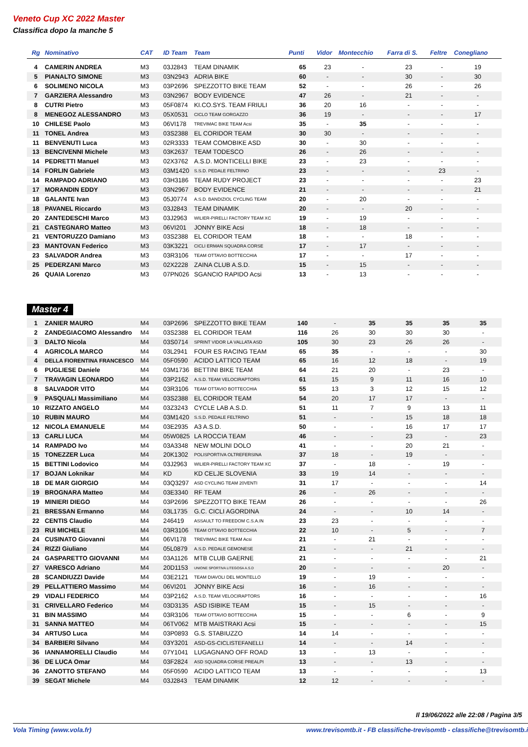Veneto Cup XC 2022 Master
Classifica dopo la manche 5
| Rg | Nominativo | CAT | ID Team | Team | Punti | Vidor | Montecchio | Farra di S. | Feltre | Conegliano |
| --- | --- | --- | --- | --- | --- | --- | --- | --- | --- | --- |
| 4 | CAMERIN ANDREA | M3 | 03J2843 | TEAM DINAMIK | 65 | 23 | - | 23 | - | 19 |
| 5 | PIANALTO SIMONE | M3 | 03N2943 | ADRIA BIKE | 60 | - | - | 30 | - | 30 |
| 6 | SOLIMENO NICOLA | M3 | 03P2696 | SPEZZOTTO BIKE TEAM | 52 | - | - | 26 | - | 26 |
| 7 | GARZIERA Alessandro | M3 | 03N2967 | BODY EVIDENCE | 47 | 26 | - | 21 | - | - |
| 8 | CUTRI Pietro | M3 | 05F0874 | KI.CO.SYS. TEAM FRIULI | 36 | 20 | 16 | - | - | - |
| 8 | MENEGOZ ALESSANDRO | M3 | 05X0531 | CICLO TEAM GORGAZZO | 36 | 19 | - | - | - | 17 |
| 10 | CHILESE Paolo | M3 | 06VI178 | TREVIMAC BIKE TEAM Acsi | 35 | - | 35 | - | - | - |
| 11 | TONEL Andrea | M3 | 03S2388 | EL CORIDOR TEAM | 30 | 30 | - | - | - | - |
| 11 | BENVENUTI Luca | M3 | 02R3333 | TEAM COMOBIKE ASD | 30 | - | 30 | - | - | - |
| 13 | BENCIVENNI Michele | M3 | 03K2637 | TEAM TODESCO | 26 | - | 26 | - | - | - |
| 14 | PEDRETTI Manuel | M3 | 02X3762 | A.S.D. MONTICELLI BIKE | 23 | - | 23 | - | - | - |
| 14 | FORLIN Gabriele | M3 | 03M1420 | S.S.D. PEDALE FELTRINO | 23 | - | - | - | 23 | - |
| 14 | RAMPADO ADRIANO | M3 | 03H3186 | TEAM RUDY PROJECT | 23 | - | - | - | - | 23 |
| 17 | MORANDIN EDDY | M3 | 03N2967 | BODY EVIDENCE | 21 | - | - | - | - | 21 |
| 18 | GALANTE Ivan | M3 | 05J0774 | A.S.D. BANDIZIOL CYCLING TEAM | 20 | - | 20 | - | - | - |
| 18 | PAVANEL Riccardo | M3 | 03J2843 | TEAM DINAMIK | 20 | - | - | 20 | - | - |
| 20 | ZANTEDESCHI Marco | M3 | 03J2963 | WILIER-PIRELLI FACTORY TEAM XC | 19 | - | 19 | - | - | - |
| 21 | CASTEGNARO Matteo | M3 | 06VI201 | JONNY BIKE Acsi | 18 | - | 18 | - | - | - |
| 21 | VENTORUZZO Damiano | M3 | 03S2388 | EL CORIDOR TEAM | 18 | - | - | 18 | - | - |
| 23 | MANTOVAN Federico | M3 | 03K3221 | CICLI ERMAN SQUADRA CORSE | 17 | - | 17 | - | - | - |
| 23 | SALVADOR Andrea | M3 | 03R3106 | TEAM OTTAVIO BOTTECCHIA | 17 | - | - | 17 | - | - |
| 25 | PEDERZANI Marco | M3 | 02X2228 | ZAINA CLUB A.S.D. | 15 | - | 15 | - | - | - |
| 26 | QUAIA Lorenzo | M3 | 07PN026 | SGANCIO RAPIDO Acsi | 13 | - | 13 | - | - | - |
Master 4
| 1 | ZANIER MAURO | M4 | 03P2696 | SPEZZOTTO BIKE TEAM | 140 | - | 35 | 35 | 35 | 35 |
| 2 | ZANDEGIACOMO Alessandro | M4 | 03S2388 | EL CORIDOR TEAM | 116 | 26 | 30 | 30 | 30 | - |
| 3 | DALTO Nicola | M4 | 03S0714 | SPRINT VIDOR LA VALLATA ASD | 105 | 30 | 23 | 26 | 26 | - |
| 4 | AGRICOLA MARCO | M4 | 03L2941 | FOUR ES RACING TEAM | 65 | 35 | - | - | - | 30 |
| 4 | DELLA FIORENTINA FRANCESCO | M4 | 05F0590 | ACIDO LATTICO TEAM | 65 | 16 | 12 | 18 | - | 19 |
| 6 | PUGLIESE Daniele | M4 | 03M1736 | BETTINI BIKE TEAM | 64 | 21 | 20 | - | 23 | - |
| 7 | TRAVAGIN LEONARDO | M4 | 03P2162 | A.S.D. TEAM VELOCIRAPTORS | 61 | 15 | 9 | 11 | 16 | 10 |
| 8 | SALVADOR VITO | M4 | 03R3106 | TEAM OTTAVIO BOTTECCHIA | 55 | 13 | 3 | 12 | 15 | 12 |
| 9 | PASQUALI Massimiliano | M4 | 03S2388 | EL CORIDOR TEAM | 54 | 20 | 17 | 17 | - | - |
| 10 | RIZZATO ANGELO | M4 | 03Z3243 | CYCLE LAB A.S.D. | 51 | 11 | 7 | 9 | 13 | 11 |
| 10 | RUBIN MAURO | M4 | 03M1420 | S.S.D. PEDALE FELTRINO | 51 | - | - | 15 | 18 | 18 |
| 12 | NICOLA EMANUELE | M4 | 03E2935 | A3 A.S.D. | 50 | - | - | 16 | 17 | 17 |
| 13 | CARLI LUCA | M4 | 05W0825 | LA ROCCIA TEAM | 46 | - | - | 23 | - | 23 |
| 14 | RAMPADO Ivo | M4 | 03A3348 | NEW MOLINI DOLO | 41 | - | - | 20 | 21 | - |
| 15 | TONEZZER Luca | M4 | 20K1302 | POLISPORTIVA OLTREFERSINA | 37 | 18 | - | 19 | - | - |
| 15 | BETTINI Lodovico | M4 | 03J2963 | WILIER-PIRELLI FACTORY TEAM XC | 37 | - | 18 | - | 19 | - |
| 17 | BOJAN Loknikar | M4 | KD | KD CELJE SLOVENIA | 33 | 19 | 14 | - | - | - |
| 18 | DE MAR GIORGIO | M4 | 03Q3297 | ASD CYCLING TEAM 20VENTI | 31 | 17 | - | - | - | 14 |
| 19 | BROGNARA Matteo | M4 | 03E3340 | RF TEAM | 26 | - | 26 | - | - | - |
| 19 | MINIERI DIEGO | M4 | 03P2696 | SPEZZOTTO BIKE TEAM | 26 | - | - | - | - | 26 |
| 21 | BRESSAN Ermanno | M4 | 03L1735 | G.C. CICLI AGORDINA | 24 | - | - | 10 | 14 | - |
| 22 | CENTIS Claudio | M4 | 246419 | ASSAULT TO FREEDOM C.S.A.IN | 23 | 23 | - | - | - | - |
| 23 | RUI MICHELE | M4 | 03R3106 | TEAM OTTAVIO BOTTECCHIA | 22 | 10 | - | 5 | - | 7 |
| 24 | CUSINATO Giovanni | M4 | 06VI178 | TREVIMAC BIKE TEAM Acsi | 21 | - | 21 | - | - | - |
| 24 | RIZZI Giuliano | M4 | 05L0879 | A.S.D. PEDALE GEMONESE | 21 | - | - | 21 | - | - |
| 24 | GASPARETTO GIOVANNI | M4 | 03A1126 | MTB CLUB GAERNE | 21 | - | - | - | - | 21 |
| 27 | VARESCO Adriano | M4 | 20D1153 | UNIONE SPORTIVA LITEGOSA A.S.D | 20 | - | - | - | 20 | - |
| 28 | SCANDIUZZI Davide | M4 | 03E2121 | TEAM DIAVOLI DEL MONTELLO | 19 | - | 19 | - | - | - |
| 29 | PELLATTIERO Massimo | M4 | 06VI201 | JONNY BIKE Acsi | 16 | - | 16 | - | - | - |
| 29 | VIDALI FEDERICO | M4 | 03P2162 | A.S.D. TEAM VELOCIRAPTORS | 16 | - | - | - | - | 16 |
| 31 | CRIVELLARO Federico | M4 | 03D3135 | ASD ISIBIKE TEAM | 15 | - | 15 | - | - | - |
| 31 | BIN MASSIMO | M4 | 03R3106 | TEAM OTTAVIO BOTTECCHIA | 15 | - | - | 6 | - | 9 |
| 31 | SANNA MATTEO | M4 | 06TV062 | MTB MAISTRAKI Acsi | 15 | - | - | - | - | 15 |
| 34 | ARTUSO Luca | M4 | 03P0893 | G.S. STABIUZZO | 14 | 14 | - | - | - | - |
| 34 | BARBIERI Silvano | M4 | 03Y3201 | ASD-GS-CICLISTEFANELLI | 14 | - | - | 14 | - | - |
| 36 | IANNAMORELLI Claudio | M4 | 07Y1041 | LUGAGNANO OFF ROAD | 13 | - | 13 | - | - | - |
| 36 | DE LUCA Omar | M4 | 03F2824 | ASD SQUADRA CORSE PREALPI | 13 | - | - | 13 | - | - |
| 36 | ZANOTTO STEFANO | M4 | 05F0590 | ACIDO LATTICO TEAM | 13 | - | - | - | - | 13 |
| 39 | SEGAT Michele | M4 | 03J2843 | TEAM DINAMIK | 12 | 12 | - | - | - | - |
Il 19/06/2022 alle 22:08 / Pagina 3/5
Vola Timing (www.vola.fr) www.trevisomtb.it - FB classifiche-trevisomtb - classifiche@trevisomtb.i